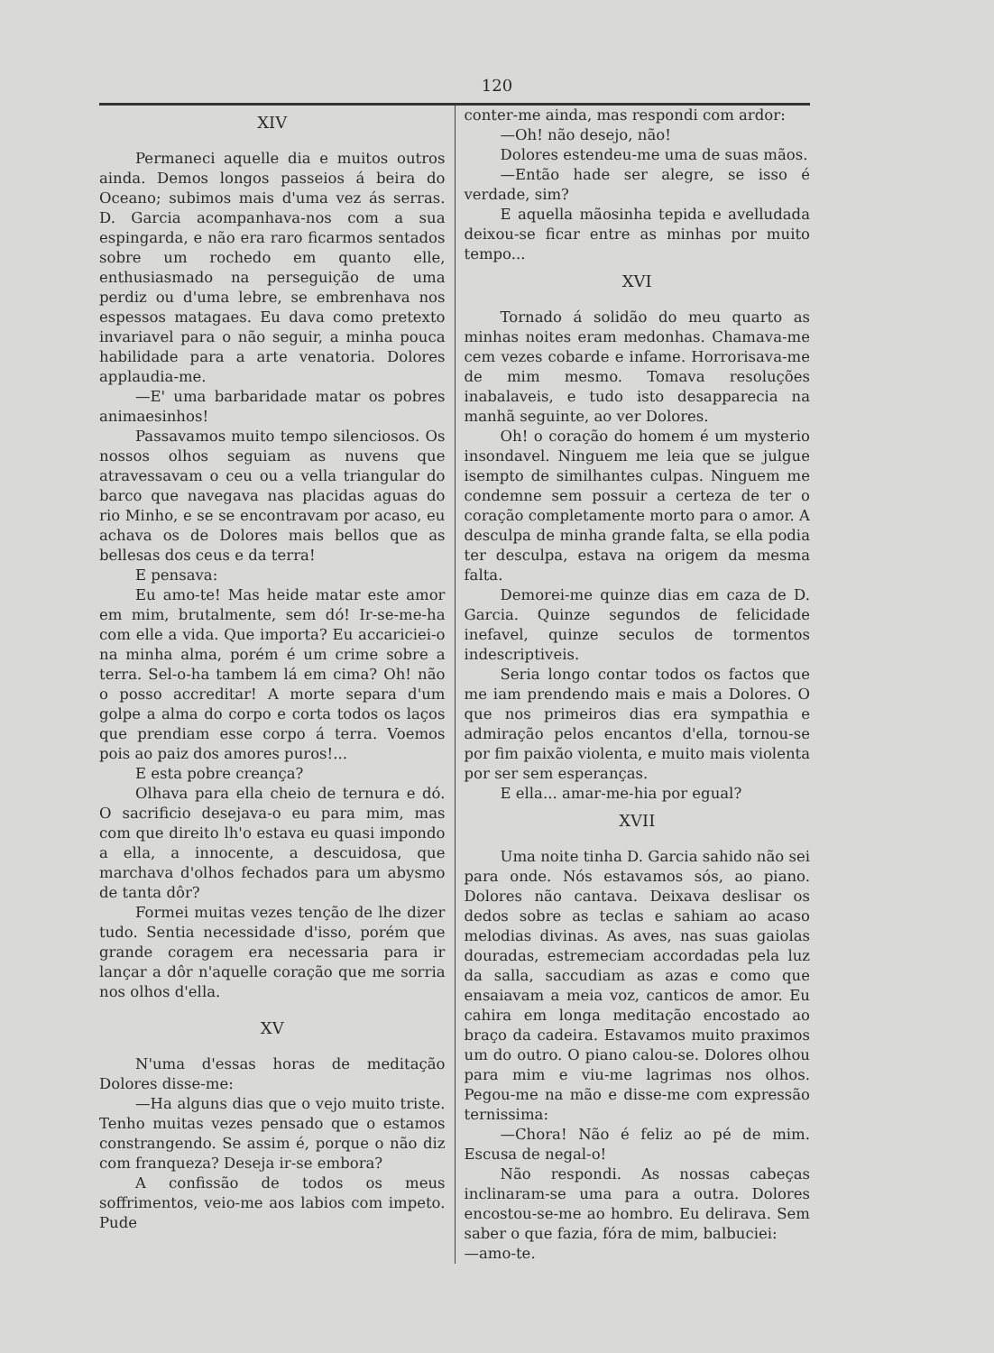120
XIV
Permaneci aquelle dia e muitos outros ainda. Demos longos passeios á beira do Oceano; subimos mais d'uma vez ás serras. D. Garcia acompanhava-nos com a sua espingarda, e não era raro ficarmos sentados sobre um rochedo em quanto elle, enthusiasmado na perseguição de uma perdiz ou d'uma lebre, se embrenhava nos espessos matagaes. Eu dava como pretexto invariavel para o não seguir, a minha pouca habilidade para a arte venatoria. Dolores applaudia-me.
—E' uma barbaridade matar os pobres animaesinhos!
Passavamos muito tempo silenciosos. Os nossos olhos seguiam as nuvens que atravessavam o ceu ou a vella triangular do barco que navegava nas placidas aguas do rio Minho, e se se encontravam por acaso, eu achava os de Dolores mais bellos que as bellesas dos ceus e da terra!
E pensava:
Eu amo-te! Mas heide matar este amor em mim, brutalmente, sem dó! Ir-se-me-ha com elle a vida. Que importa? Eu accariciei-o na minha alma, porém é um crime sobre a terra. Sel-o-ha tambem lá em cima? Oh! não o posso accreditar! A morte separa d'um golpe a alma do corpo e corta todos os laços que prendiam esse corpo á terra. Voemos pois ao paiz dos amores puros!...
E esta pobre creança?
Olhava para ella cheio de ternura e dó. O sacrificio desejava-o eu para mim, mas com que direito lh'o estava eu quasi impondo a ella, a innocente, a descuidosa, que marchava d'olhos fechados para um abysmo de tanta dôr?
Formei muitas vezes tenção de lhe dizer tudo. Sentia necessidade d'isso, porém que grande coragem era necessaria para ir lançar a dôr n'aquelle coração que me sorria nos olhos d'ella.
XV
N'uma d'essas horas de meditação Dolores disse-me:
—Ha alguns dias que o vejo muito triste. Tenho muitas vezes pensado que o estamos constrangendo. Se assim é, porque o não diz com franqueza? Deseja ir-se embora?
A confissão de todos os meus soffrimentos, veio-me aos labios com impeto. Pude
conter-me ainda, mas respondi com ardor:
—Oh! não desejo, não!
Dolores estendeu-me uma de suas mãos.
—Então hade ser alegre, se isso é verdade, sim?
E aquella mãosinha tepida e avelludada deixou-se ficar entre as minhas por muito tempo...
XVI
Tornado á solidão do meu quarto as minhas noites eram medonhas. Chamava-me cem vezes cobarde e infame. Horrorisava-me de mim mesmo. Tomava resoluções inabalaveis, e tudo isto desapparecia na manhã seguinte, ao ver Dolores.
Oh! o coração do homem é um mysterio insondavel. Ninguem me leia que se julgue isempto de similhantes culpas. Ninguem me condemne sem possuir a certeza de ter o coração completamente morto para o amor. A desculpa de minha grande falta, se ella podia ter desculpa, estava na origem da mesma falta.
Demorei-me quinze dias em caza de D. Garcia. Quinze segundos de felicidade inefavel, quinze seculos de tormentos indescriptiveis.
Seria longo contar todos os factos que me iam prendendo mais e mais a Dolores. O que nos primeiros dias era sympathia e admiração pelos encantos d'ella, tornou-se por fim paixão violenta, e muito mais violenta por ser sem esperanças.
E ella... amar-me-hia por egual?
XVII
Uma noite tinha D. Garcia sahido não sei para onde. Nós estavamos sós, ao piano. Dolores não cantava. Deixava deslisar os dedos sobre as teclas e sahiam ao acaso melodias divinas. As aves, nas suas gaiolas douradas, estremeciam accordadas pela luz da salla, saccudiam as azas e como que ensaiavam a meia voz, canticos de amor. Eu cahira em longa meditação encostado ao braço da cadeira. Estavamos muito praximos um do outro. O piano calou-se. Dolores olhou para mim e viu-me lagrimas nos olhos. Pegou-me na mão e disse-me com expressão ternissima:
—Chora! Não é feliz ao pé de mim. Escusa de negal-o!
Não respondi. As nossas cabeças inclinaram-se uma para a outra. Dolores encostou-se-me ao hombro. Eu delirava. Sem saber o que fazia, fóra de mim, balbuciei:
—amo-te.